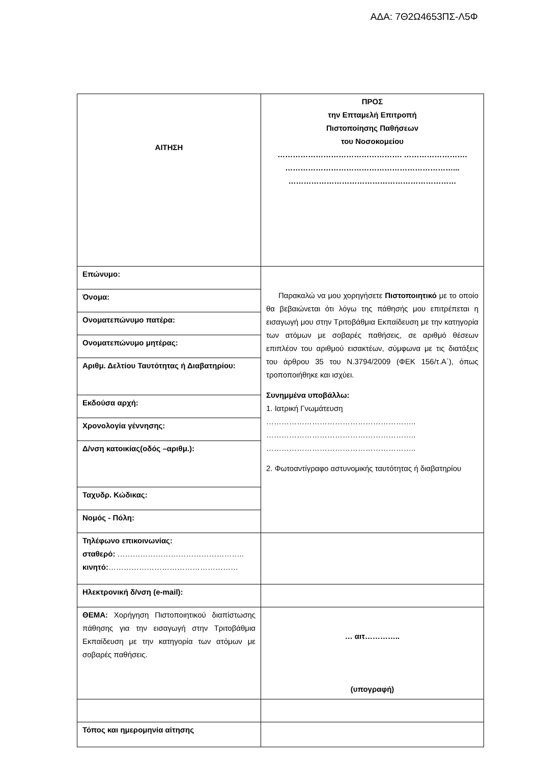ΑΔΑ: 7Θ2Ω4653ΠΣ-Λ5Φ
| ΑΙΤΗΣΗ | ΠΡΟΣ την Επταμελή Επιτροπή Πιστοποίησης Παθήσεων του Νοσοκομείου …………………………………………. ……………………. …………………………………………………………... ………………………………………………………… |
| Επώνυμο: | Παρακαλώ να μου χορηγήσετε Πιστοποιητικό με το οποίο θα βεβαιώνεται ότι λόγω της πάθησής μου επιτρέπεται η εισαγωγή μου στην Τριτοβάθμια Εκπαίδευση με την κατηγορία των ατόμων με σοβαρές παθήσεις, σε αριθμό θέσεων επιπλέον του αριθμού εισακτέων, σύμφωνα με τις διατάξεις του άρθρου 35 του Ν.3794/2009 (ΦΕΚ 156/τ.Α΄), όπως τροποποιήθηκε και ισχύει. Συνημμένα υποβάλλω: 1. Ιατρική Γνωμάτευση ………………………………………………….. ………………………………………………….. ………………………………………………….. 2. Φωτοαντίγραφο αστυνομικής ταυτότητας ή διαβατηρίου |
| Όνομα: | |
| Ονοματεπώνυμο πατέρα: | |
| Ονοματεπώνυμο μητέρας: | |
| Αριθμ. Δελτίου Ταυτότητας ή Διαβατηρίου: | |
| Εκδούσα αρχή: | |
| Χρονολογία γέννησης: | |
| Δ/νση κατοικίας(οδός –αριθμ.): | |
| Ταχυδρ. Κώδικας: | |
| Νομός - Πόλη: | |
| Τηλέφωνο επικοινωνίας: σταθερό: ………………………………………….. κινητό: …………………………………………… | |
| Ηλεκτρονική δ/νση (e-mail): | |
| ΘΕΜΑ: Χορήγηση Πιστοποιητικού διαπίστωσης πάθησης για την εισαγωγή στην Τριτοβάθμια Εκπαίδευση με την κατηγορία των ατόμων με σοβαρές παθήσεις. | … αιτ………….. (υπογραφή) |
| Τόπος και ημερομηνία αίτησης | |